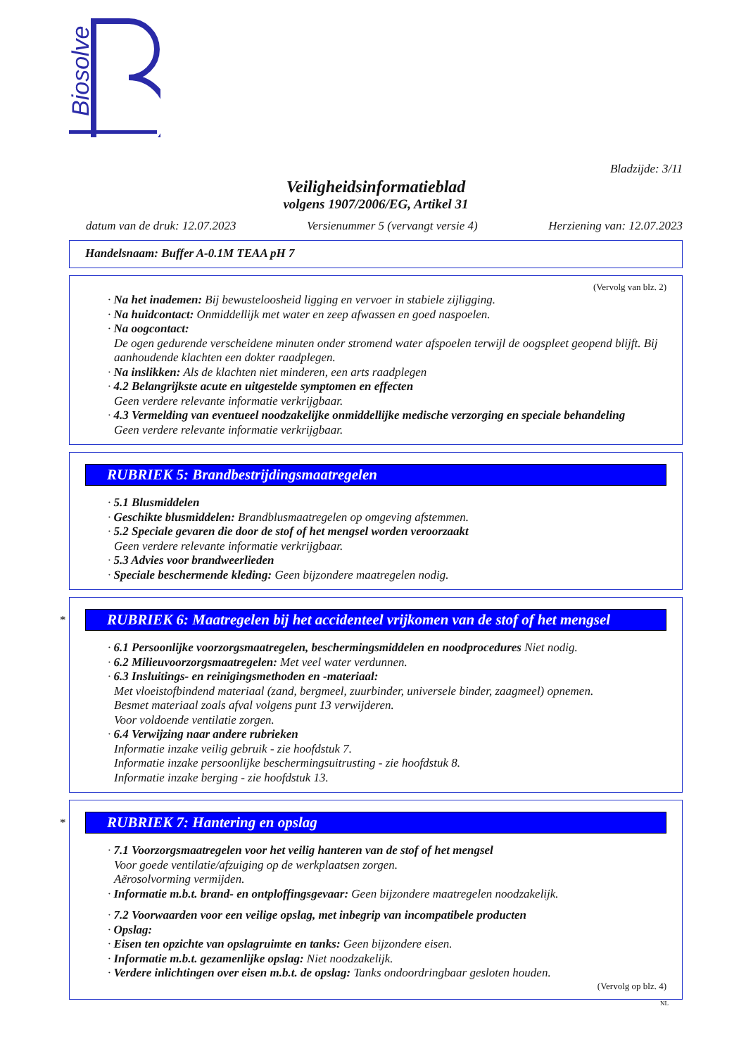Biosolve
Bladzijde: 3/11
Veiligheidsinformatieblad
volgens 1907/2006/EG, Artikel 31
datum van de druk: 12.07.2023 Versienummer 5 (vervangt versie 4) Herziening van: 12.07.2023
Handelsnaam: Buffer A-0.1M TEAA pH 7
(Vervolg van blz. 2)
· Na het inademen: Bij bewusteloosheid ligging en vervoer in stabiele zijligging.
· Na huidcontact: Onmiddellijk met water en zeep afwassen en goed naspoelen.
· Na oogcontact:
De ogen gedurende verscheidene minuten onder stromend water afspoelen terwijl de oogspleet geopend blijft. Bij aanhoudende klachten een dokter raadplegen.
· Na inslikken: Als de klachten niet minderen, een arts raadplegen
· 4.2 Belangrijkste acute en uitgestelde symptomen en effecten
Geen verdere relevante informatie verkrijgbaar.
· 4.3 Vermelding van eventueel noodzakelijke onmiddellijke medische verzorging en speciale behandeling
Geen verdere relevante informatie verkrijgbaar.
RUBRIEK 5: Brandbestrijdingsmaatregelen
· 5.1 Blusmiddelen
· Geschikte blusmiddelen: Brandblusmaatregelen op omgeving afstemmen.
· 5.2 Speciale gevaren die door de stof of het mengsel worden veroorzaakt
Geen verdere relevante informatie verkrijgbaar.
· 5.3 Advies voor brandweerlieden
· Speciale beschermende kleding: Geen bijzondere maatregelen nodig.
*
RUBRIEK 6: Maatregelen bij het accidenteel vrijkomen van de stof of het mengsel
· 6.1 Persoonlijke voorzorgsmaatregelen, beschermingsmiddelen en noodprocedures Niet nodig.
· 6.2 Milieuvoorzorgsmaatregelen: Met veel water verdunnen.
· 6.3 Insluitings- en reinigingsmethoden en -materiaal:
Met vloeistofbindend materiaal (zand, bergmeel, zuurbinder, universele binder, zaagmeel) opnemen.
Besmet materiaal zoals afval volgens punt 13 verwijderen.
Voor voldoende ventilatie zorgen.
· 6.4 Verwijzing naar andere rubrieken
Informatie inzake veilig gebruik - zie hoofdstuk 7.
Informatie inzake persoonlijke beschermingsuitrusting - zie hoofdstuk 8.
Informatie inzake berging - zie hoofdstuk 13.
*
RUBRIEK 7: Hantering en opslag
· 7.1 Voorzorgsmaatregelen voor het veilig hanteren van de stof of het mengsel
Voor goede ventilatie/afzuiging op de werkplaatsen zorgen.
Aërosolvorming vermijden.
· Informatie m.b.t. brand- en ontploffingsgevaar: Geen bijzondere maatregelen noodzakelijk.
· 7.2 Voorwaarden voor een veilige opslag, met inbegrip van incompatibele producten
· Opslag:
· Eisen ten opzichte van opslagruimte en tanks: Geen bijzondere eisen.
· Informatie m.b.t. gezamenlijke opslag: Niet noodzakelijk.
· Verdere inlichtingen over eisen m.b.t. de opslag: Tanks ondoordringbaar gesloten houden.
(Vervolg op blz. 4)
NL